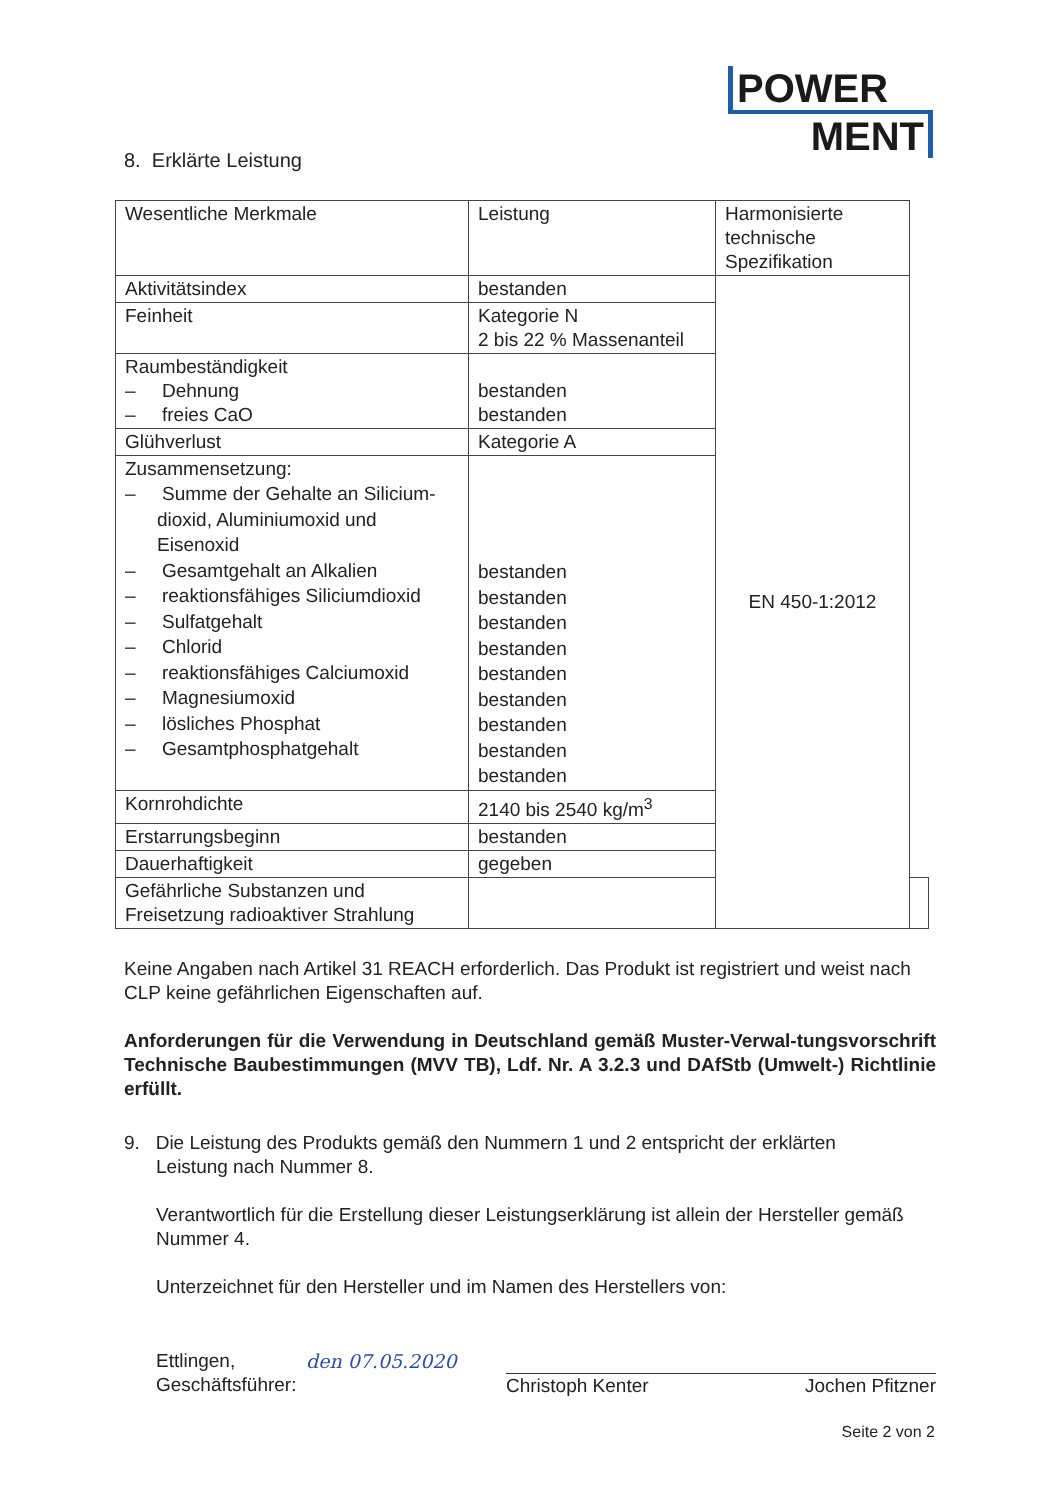POWER
MENT
8. Erklärte Leistung
| Wesentliche Merkmale | Leistung | Harmonisierte technische Spezifikation | |
| Aktivitätsindex | bestanden | EN 450-1:2012 | |
| Feinheit | Kategorie N 2 bis 22 % Massenanteil | | |
| Raumbeständigkeit – Dehnung – freies CaO | bestanden bestanden | | |
| Glühverlust | Kategorie A | | |
| Zusammensetzung: – Summe der Gehalte an Silicium-dioxid, Aluminiumoxid und Eisenoxid – Gesamtgehalt an Alkalien – reaktionsfähiges Siliciumdioxid – Sulfatgehalt – Chlorid – reaktionsfähiges Calciumoxid – Magnesiumoxid – lösliches Phosphat – Gesamtphosphatgehalt | bestanden bestanden bestanden bestanden bestanden bestanden bestanden bestanden bestanden | | |
| Kornrohdichte | 2140 bis 2540 kg/m<sup>3</sup> | | |
| Erstarrungsbeginn | bestanden | | |
| Dauerhaftigkeit | gegeben | | |
| Gefährliche Substanzen und Freisetzung radioaktiver Strahlung | | | |
Keine Angaben nach Artikel 31 REACH erforderlich. Das Produkt ist registriert und weist nach CLP keine gefährlichen Eigenschaften auf.
Anforderungen für die Verwendung in Deutschland gemäß Muster-Verwal-tungsvorschrift Technische Baubestimmungen (MVV TB), Ldf. Nr. A 3.2.3 und DAfStb (Umwelt-) Richtlinie erfüllt.
9. Die Leistung des Produkts gemäß den Nummern 1 und 2 entspricht der erklärten
Leistung nach Nummer 8.
Verantwortlich für die Erstellung dieser Leistungserklärung ist allein der Hersteller gemäß Nummer 4.
Unterzeichnet für den Hersteller und im Namen des Herstellers von:
Ettlingen,
Geschäftsführer:
den 07.05.2020
Christoph Kenter Jochen Pfitzner
Seite 2 von 2